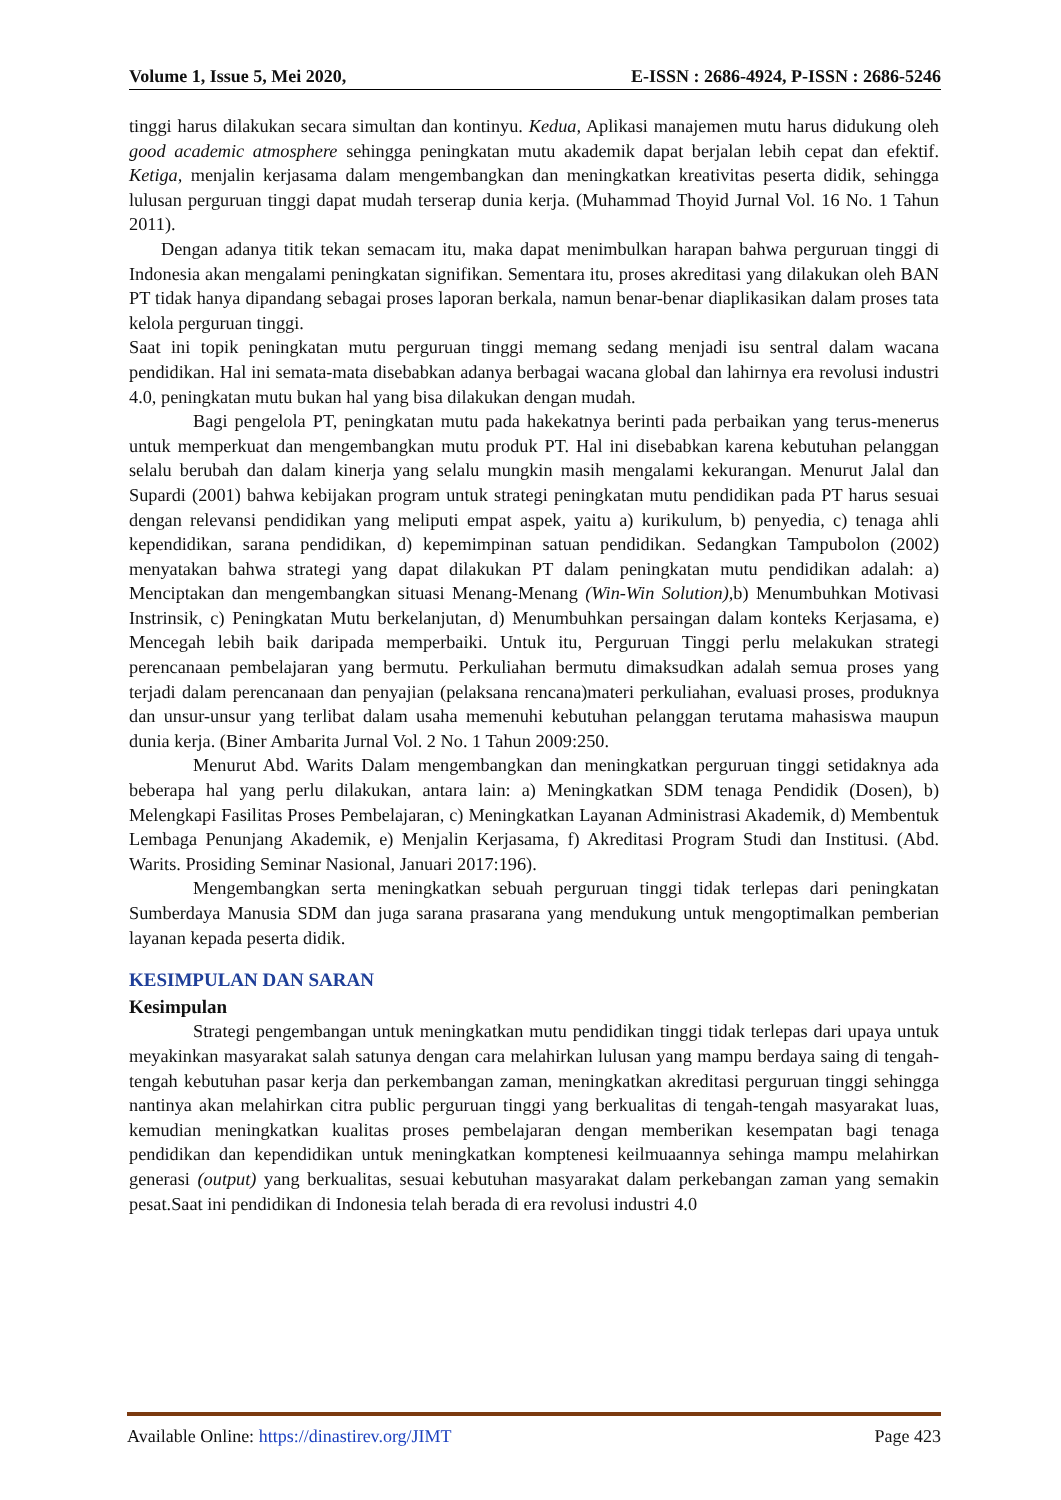Volume 1, Issue 5, Mei 2020, E-ISSN : 2686-4924, P-ISSN : 2686-5246
tinggi harus dilakukan secara simultan dan kontinyu. Kedua, Aplikasi manajemen mutu harus didukung oleh good academic atmosphere sehingga peningkatan mutu akademik dapat berjalan lebih cepat dan efektif. Ketiga, menjalin kerjasama dalam mengembangkan dan meningkatkan kreativitas peserta didik, sehingga lulusan perguruan tinggi dapat mudah terserap dunia kerja. (Muhammad Thoyid Jurnal Vol. 16 No. 1 Tahun 2011).
Dengan adanya titik tekan semacam itu, maka dapat menimbulkan harapan bahwa perguruan tinggi di Indonesia akan mengalami peningkatan signifikan. Sementara itu, proses akreditasi yang dilakukan oleh BAN PT tidak hanya dipandang sebagai proses laporan berkala, namun benar-benar diaplikasikan dalam proses tata kelola perguruan tinggi.
Saat ini topik peningkatan mutu perguruan tinggi memang sedang menjadi isu sentral dalam wacana pendidikan. Hal ini semata-mata disebabkan adanya berbagai wacana global dan lahirnya era revolusi industri 4.0, peningkatan mutu bukan hal yang bisa dilakukan dengan mudah.
Bagi pengelola PT, peningkatan mutu pada hakekatnya berinti pada perbaikan yang terus-menerus untuk memperkuat dan mengembangkan mutu produk PT. Hal ini disebabkan karena kebutuhan pelanggan selalu berubah dan dalam kinerja yang selalu mungkin masih mengalami kekurangan. Menurut Jalal dan Supardi (2001) bahwa kebijakan program untuk strategi peningkatan mutu pendidikan pada PT harus sesuai dengan relevansi pendidikan yang meliputi empat aspek, yaitu a) kurikulum, b) penyedia, c) tenaga ahli kependidikan, sarana pendidikan, d) kepemimpinan satuan pendidikan. Sedangkan Tampubolon (2002) menyatakan bahwa strategi yang dapat dilakukan PT dalam peningkatan mutu pendidikan adalah: a) Menciptakan dan mengembangkan situasi Menang-Menang (Win-Win Solution), b) Menumbuhkan Motivasi Instrinsik, c) Peningkatan Mutu berkelanjutan, d) Menumbuhkan persaingan dalam konteks Kerjasama, e) Mencegah lebih baik daripada memperbaiki. Untuk itu, Perguruan Tinggi perlu melakukan strategi perencanaan pembelajaran yang bermutu. Perkuliahan bermutu dimaksudkan adalah semua proses yang terjadi dalam perencanaan dan penyajian (pelaksana rencana)materi perkuliahan, evaluasi proses, produknya dan unsur-unsur yang terlibat dalam usaha memenuhi kebutuhan pelanggan terutama mahasiswa maupun dunia kerja. (Biner Ambarita Jurnal Vol. 2 No. 1 Tahun 2009:250.
Menurut Abd. Warits Dalam mengembangkan dan meningkatkan perguruan tinggi setidaknya ada beberapa hal yang perlu dilakukan, antara lain: a) Meningkatkan SDM tenaga Pendidik (Dosen), b) Melengkapi Fasilitas Proses Pembelajaran, c) Meningkatkan Layanan Administrasi Akademik, d) Membentuk Lembaga Penunjang Akademik, e) Menjalin Kerjasama, f) Akreditasi Program Studi dan Institusi. (Abd. Warits. Prosiding Seminar Nasional, Januari 2017:196).
Mengembangkan serta meningkatkan sebuah perguruan tinggi tidak terlepas dari peningkatan Sumberdaya Manusia SDM dan juga sarana prasarana yang mendukung untuk mengoptimalkan pemberian layanan kepada peserta didik.
KESIMPULAN DAN SARAN
Kesimpulan
Strategi pengembangan untuk meningkatkan mutu pendidikan tinggi tidak terlepas dari upaya untuk meyakinkan masyarakat salah satunya dengan cara melahirkan lulusan yang mampu berdaya saing di tengah-tengah kebutuhan pasar kerja dan perkembangan zaman, meningkatkan akreditasi perguruan tinggi sehingga nantinya akan melahirkan citra public perguruan tinggi yang berkualitas di tengah-tengah masyarakat luas, kemudian meningkatkan kualitas proses pembelajaran dengan memberikan kesempatan bagi tenaga pendidikan dan kependidikan untuk meningkatkan komptenesi keilmuaannya sehinga mampu melahirkan generasi (output) yang berkualitas, sesuai kebutuhan masyarakat dalam perkebangan zaman yang semakin pesat.Saat ini pendidikan di Indonesia telah berada di era revolusi industri 4.0
Available Online: https://dinastirev.org/JIMT Page 423